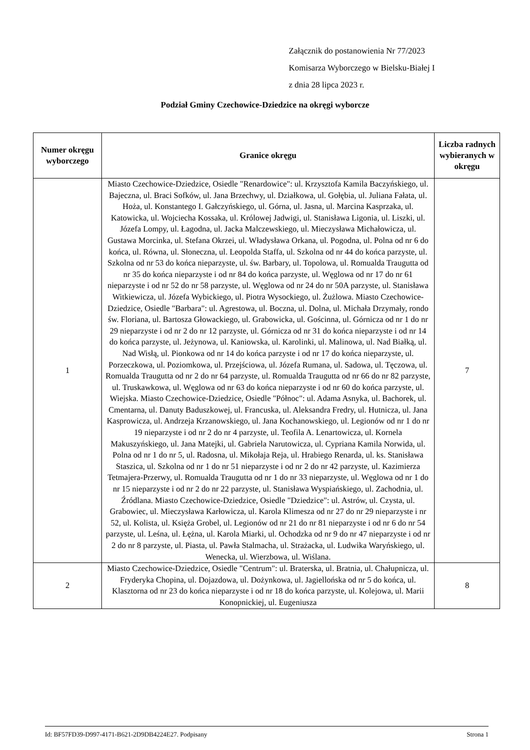Załącznik do postanowienia Nr 77/2023
Komisarza Wyborczego w Bielsku-Białej I
z dnia 28 lipca 2023 r.
Podział Gminy Czechowice-Dziedzice na okręgi wyborcze
| Numer okręgu wyborczego | Granice okręgu | Liczba radnych wybieranych w okręgu |
| --- | --- | --- |
| 1 | Miasto Czechowice-Dziedzice, Osiedle "Renardowice": ul. Krzysztofa Kamila Baczyńskiego, ul. Bajeczna, ul. Braci Sofków, ul. Jana Brzechwy, ul. Działkowa, ul. Gołębia, ul. Juliana Fałata, ul. Hoża, ul. Konstantego I. Gałczyńskiego, ul. Górna, ul. Jasna, ul. Marcina Kasprzaka, ul. Katowicka, ul. Wojciecha Kossaka, ul. Królowej Jadwigi, ul. Stanisława Ligonia, ul. Liszki, ul. Józefa Lompy, ul. Łagodna, ul. Jacka Malczewskiego, ul. Mieczysława Michałowicza, ul. Gustawa Morcinka, ul. Stefana Okrzei, ul. Władysława Orkana, ul. Pogodna, ul. Polna od nr 6 do końca, ul. Równa, ul. Słoneczna, ul. Leopolda Staffa, ul. Szkolna od nr 44 do końca parzyste, ul. Szkolna od nr 53 do końca nieparzyste, ul. św. Barbary, ul. Topolowa, ul. Romualda Traugutta od nr 35 do końca nieparzyste i od nr 84 do końca parzyste, ul. Węglowa od nr 17 do nr 61 nieparzyste i od nr 52 do nr 58 parzyste, ul. Węglowa od nr 24 do nr 50A parzyste, ul. Stanisława Witkiewicza, ul. Józefa Wybickiego, ul. Piotra Wysockiego, ul. Żużlowa. Miasto Czechowice-Dziedzice, Osiedle "Barbara": ul. Agrestowa, ul. Boczna, ul. Dolna, ul. Michała Drzymały, rondo św. Floriana, ul. Bartosza Głowackiego, ul. Grabowicka, ul. Gościnna, ul. Górnicza od nr 1 do nr 29 nieparzyste i od nr 2 do nr 12 parzyste, ul. Górnicza od nr 31 do końca nieparzyste i od nr 14 do końca parzyste, ul. Jeżynowa, ul. Kaniowska, ul. Karolinki, ul. Malinowa, ul. Nad Białką, ul. Nad Wisłą, ul. Pionkowa od nr 14 do końca parzyste i od nr 17 do końca nieparzyste, ul. Porzeczkowa, ul. Poziomkowa, ul. Przejściowa, ul. Józefa Rumana, ul. Sadowa, ul. Tęczowa, ul. Romualda Traugutta od nr 2 do nr 64 parzyste, ul. Romualda Traugutta od nr 66 do nr 82 parzyste, ul. Truskawkowa, ul. Węglowa od nr 63 do końca nieparzyste i od nr 60 do końca parzyste, ul. Wiejska. Miasto Czechowice-Dziedzice, Osiedle "Północ": ul. Adama Asnyka, ul. Bachorek, ul. Cmentarna, ul. Danuty Baduszkowej, ul. Francuska, ul. Aleksandra Fredry, ul. Hutnicza, ul. Jana Kasprowicza, ul. Andrzeja Krzanowskiego, ul. Jana Kochanowskiego, ul. Legionów od nr 1 do nr 19 nieparzyste i od nr 2 do nr 4 parzyste, ul. Teofila A. Lenartowicza, ul. Kornela Makuszyńskiego, ul. Jana Matejki, ul. Gabriela Narutowicza, ul. Cypriana Kamila Norwida, ul. Polna od nr 1 do nr 5, ul. Radosna, ul. Mikołaja Reja, ul. Hrabiego Renarda, ul. ks. Stanisława Staszica, ul. Szkolna od nr 1 do nr 51 nieparzyste i od nr 2 do nr 42 parzyste, ul. Kazimierza Tetmajera-Przerwy, ul. Romualda Traugutta od nr 1 do nr 33 nieparzyste, ul. Węglowa od nr 1 do nr 15 nieparzyste i od nr 2 do nr 22 parzyste, ul. Stanisława Wyspiańskiego, ul. Zachodnia, ul. Źródlana. Miasto Czechowice-Dziedzice, Osiedle "Dziedzice": ul. Astrów, ul. Czysta, ul. Grabowiec, ul. Mieczysława Karłowicza, ul. Karola Klimesza od nr 27 do nr 29 nieparzyste i nr 52, ul. Kolista, ul. Księża Grobel, ul. Legionów od nr 21 do nr 81 nieparzyste i od nr 6 do nr 54 parzyste, ul. Leśna, ul. Łężna, ul. Karola Miarki, ul. Ochodzka od nr 9 do nr 47 nieparzyste i od nr 2 do nr 8 parzyste, ul. Piasta, ul. Pawła Stalmacha, ul. Strażacka, ul. Ludwika Waryńskiego, ul. Wenecka, ul. Wierzbowa, ul. Wiślana. | 7 |
| 2 | Miasto Czechowice-Dziedzice, Osiedle "Centrum": ul. Braterska, ul. Bratnia, ul. Chałupnicza, ul. Fryderyka Chopina, ul. Dojazdowa, ul. Dożynkowa, ul. Jagiellońska od nr 5 do końca, ul. Klasztorna od nr 23 do końca nieparzyste i od nr 18 do końca parzyste, ul. Kolejowa, ul. Marii Konopnickiej, ul. Eugeniusza | 8 |
Id: BF57FD39-D997-4171-B621-2D9DB4224E27. Podpisany Strona 1